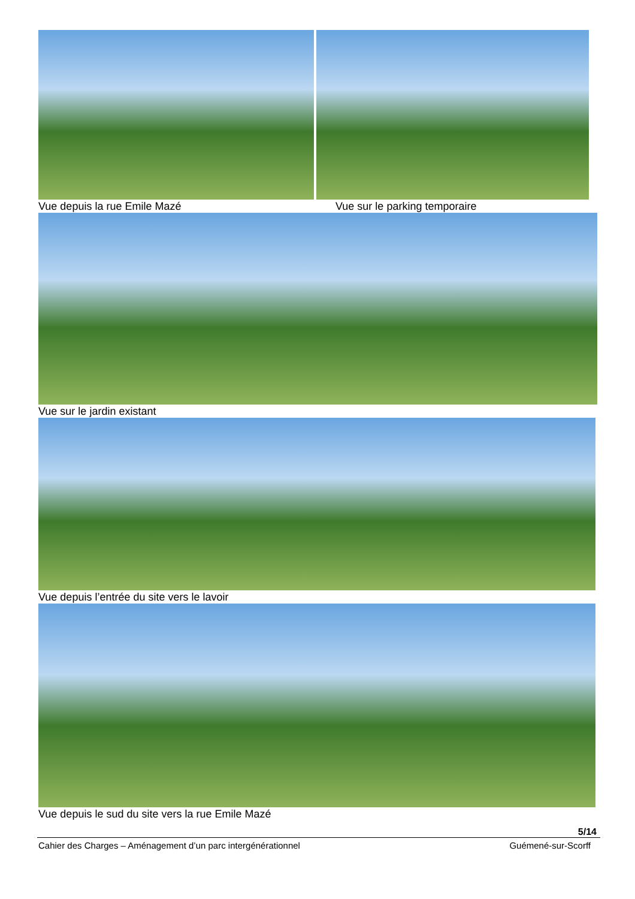Vue depuis la rue Emile Mazé Vue sur le parking temporaire
Vue sur le jardin existant
Vue depuis l’entrée du site vers le lavoir
Vue depuis le sud du site vers la rue Emile Mazé
5/14
Cahier des Charges – Aménagement d’un parc intergénérationnel Guémené-sur-Scorff